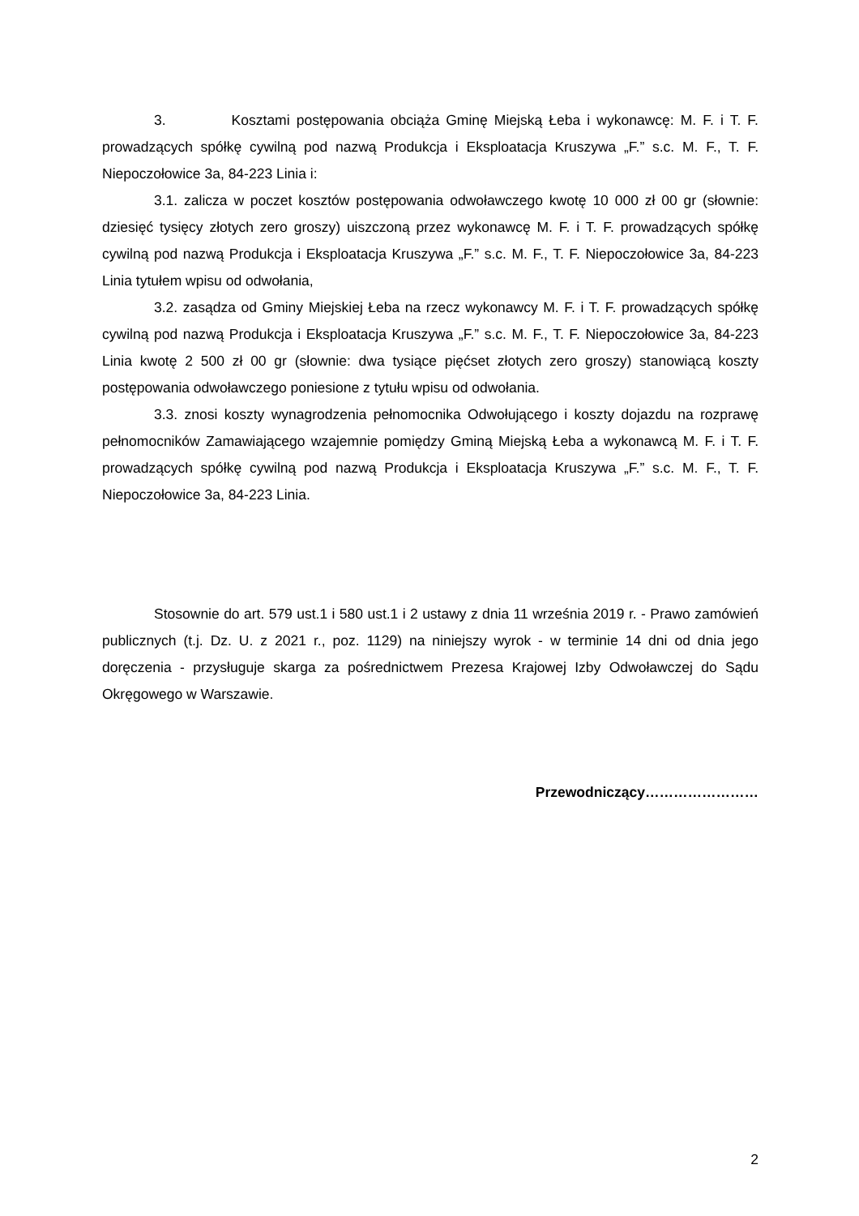3. Kosztami postępowania obciąża Gminę Miejską Łeba i wykonawcę: M. F. i T. F. prowadzących spółkę cywilną pod nazwą Produkcja i Eksploatacja Kruszywa „F.” s.c. M. F., T. F. Niepoczołowice 3a, 84-223 Linia i:
3.1. zalicza w poczet kosztów postępowania odwoławczego kwotę 10 000 zł 00 gr (słownie: dziesięć tysięcy złotych zero groszy) uiszczoną przez wykonawcę M. F. i T. F. prowadzących spółkę cywilną pod nazwą Produkcja i Eksploatacja Kruszywa „F.” s.c. M. F., T. F. Niepoczołowice 3a, 84-223 Linia tytułem wpisu od odwołania,
3.2. zasądza od Gminy Miejskiej Łeba na rzecz wykonawcy M. F. i T. F. prowadzących spółkę cywilną pod nazwą Produkcja i Eksploatacja Kruszywa „F.” s.c. M. F., T. F. Niepoczołowice 3a, 84-223 Linia kwotę 2 500 zł 00 gr (słownie: dwa tysiące pięćset złotych zero groszy) stanowiącą koszty postępowania odwoławczego poniesione z tytułu wpisu od odwołania.
3.3. znosi koszty wynagrodzenia pełnomocnika Odwołującego i koszty dojazdu na rozprawę pełnomocników Zamawiającego wzajemnie pomiędzy Gminą Miejską Łeba a wykonawcą M. F. i T. F. prowadzących spółkę cywilną pod nazwą Produkcja i Eksploatacja Kruszywa „F.” s.c. M. F., T. F. Niepoczołowice 3a, 84-223 Linia.
Stosownie do art. 579 ust.1 i 580 ust.1 i 2 ustawy z dnia 11 września 2019 r. - Prawo zamówień publicznych (t.j. Dz. U. z 2021 r., poz. 1129) na niniejszy wyrok - w terminie 14 dni od dnia jego doręczenia - przysługuje skarga za pośrednictwem Prezesa Krajowej Izby Odwoławczej do Sądu Okręgowego w Warszawie.
Przewodniczący……………………
2